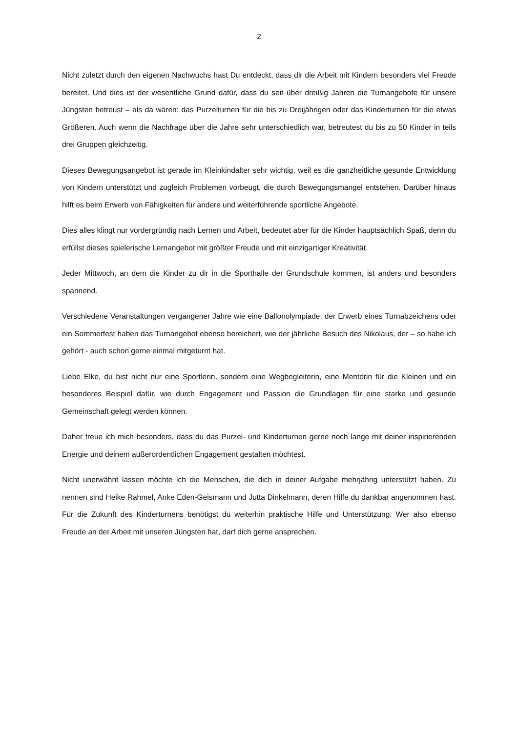2
Nicht zuletzt durch den eigenen Nachwuchs hast Du entdeckt, dass dir die Arbeit mit Kindern besonders viel Freude bereitet. Und dies ist der wesentliche Grund dafür, dass du seit über dreißig Jahren die Turnangebote für unsere Jüngsten betreust – als da wären: das Purzelturnen für die bis zu Dreijährigen oder das Kinderturnen für die etwas Größeren. Auch wenn die Nachfrage über die Jahre sehr unterschiedlich war, betreutest du bis zu 50 Kinder in teils drei Gruppen gleichzeitig.
Dieses Bewegungsangebot ist gerade im Kleinkindalter sehr wichtig, weil es die ganzheitliche gesunde Entwicklung von Kindern unterstützt und zugleich Problemen vorbeugt, die durch Bewegungsmangel entstehen. Darüber hinaus hilft es beim Erwerb von Fähigkeiten für andere und weiterführende sportliche Angebote.
Dies alles klingt nur vordergründig nach Lernen und Arbeit, bedeutet aber für die Kinder hauptsächlich Spaß, denn du erfüllst dieses spielerische Lernangebot mit größter Freude und mit einzigartiger Kreativität.
Jeder Mittwoch, an dem die Kinder zu dir in die Sporthalle der Grundschule kommen, ist anders und besonders spannend.
Verschiedene Veranstaltungen vergangener Jahre wie eine Ballonolympiade, der Erwerb eines Turnabzeichens oder ein Sommerfest haben das Turnangebot ebenso bereichert, wie der jährliche Besuch des Nikolaus, der – so habe ich gehört - auch schon gerne einmal mitgeturnt hat.
Liebe Elke, du bist nicht nur eine Sportlerin, sondern eine Wegbegleiterin, eine Mentorin für die Kleinen und ein besonderes Beispiel dafür, wie durch Engagement und Passion die Grundlagen für eine starke und gesunde Gemeinschaft gelegt werden können.
Daher freue ich mich besonders, dass du das Purzel- und Kinderturnen gerne noch lange mit deiner inspirierenden Energie und deinem außerordentlichen Engagement gestalten möchtest.
Nicht unerwähnt lassen möchte ich die Menschen, die dich in deiner Aufgabe mehrjährig unterstützt haben. Zu nennen sind Heike Rahmel, Anke Eden-Geismann und Jutta Dinkelmann, deren Hilfe du dankbar angenommen hast. Für die Zukunft des Kinderturnens benötigst du weiterhin praktische Hilfe und Unterstützung. Wer also ebenso Freude an der Arbeit mit unseren Jüngsten hat, darf dich gerne ansprechen.